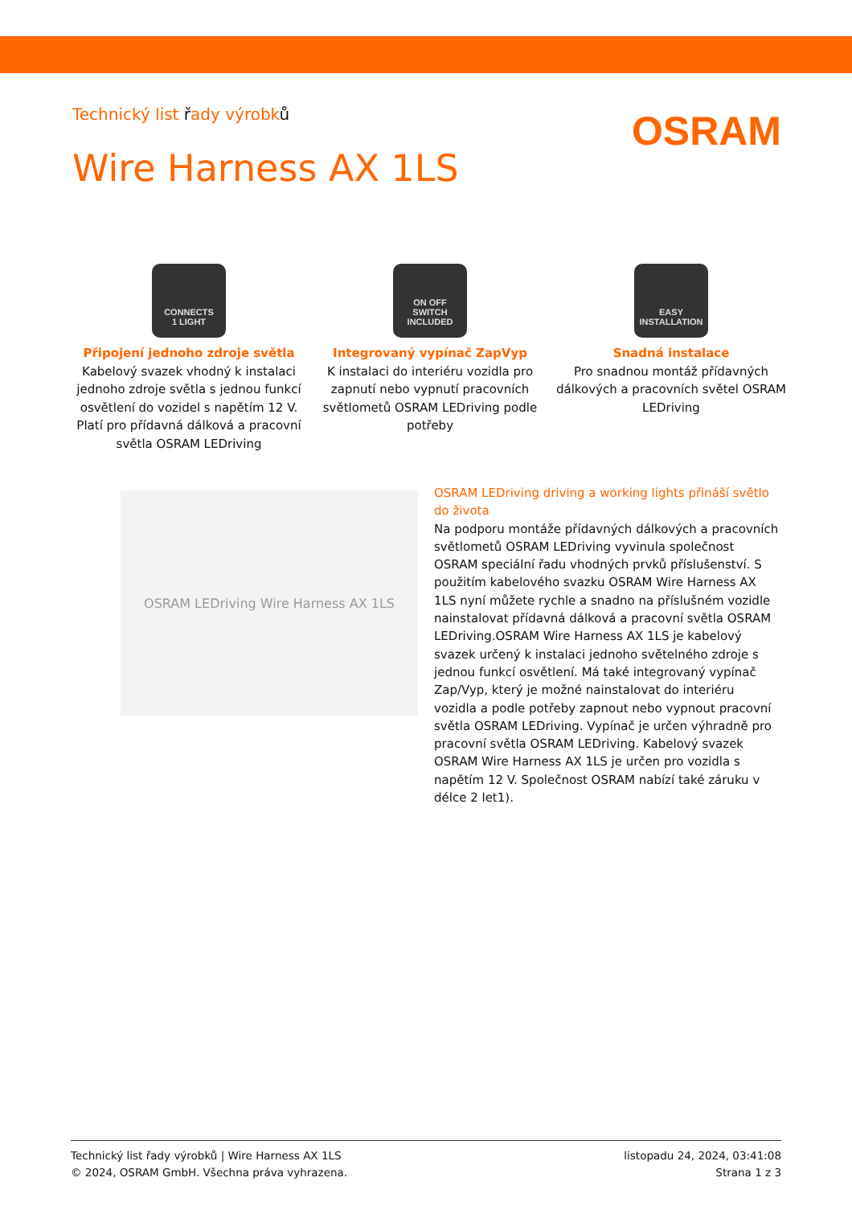Technický list řady výrobků
OSRAM
Wire Harness AX 1LS
CONNECTS
1 LIGHT
Připojení jednoho zdroje světla
Kabelový svazek vhodný k instalaci jednoho zdroje světla s jednou funkcí osvětlení do vozidel s napětím 12 V. Platí pro přídavná dálková a pracovní světla OSRAM LEDriving
ON OFF
SWITCH
INCLUDED
Integrovaný vypínač ZapVyp
K instalaci do interiéru vozidla pro zapnutí nebo vypnutí pracovních světlometů OSRAM LEDriving podle potřeby
EASY
INSTALLATION
Snadná instalace
Pro snadnou montáž přídavných dálkových a pracovních světel OSRAM LEDriving
OSRAM LEDriving Wire Harness AX 1LS
OSRAM LEDriving driving a working lights přináší světlo do života
Na podporu montáže přídavných dálkových a pracovních světlometů OSRAM LEDriving vyvinula společnost OSRAM speciální řadu vhodných prvků příslušenství. S použitím kabelového svazku OSRAM Wire Harness AX 1LS nyní můžete rychle a snadno na příslušném vozidle nainstalovat přídavná dálková a pracovní světla OSRAM LEDriving.OSRAM Wire Harness AX 1LS je kabelový svazek určený k instalaci jednoho světelného zdroje s jednou funkcí osvětlení. Má také integrovaný vypínač Zap/Vyp, který je možné nainstalovat do interiéru vozidla a podle potřeby zapnout nebo vypnout pracovní světla OSRAM LEDriving. Vypínač je určen výhradně pro pracovní světla OSRAM LEDriving. Kabelový svazek OSRAM Wire Harness AX 1LS je určen pro vozidla s napětím 12 V. Společnost OSRAM nabízí také záruku v délce 2 let1).
Technický list řady výrobků | Wire Harness AX 1LS
© 2024, OSRAM GmbH. Všechna práva vyhrazena.
listopadu 24, 2024, 03:41:08
Strana 1 z 3